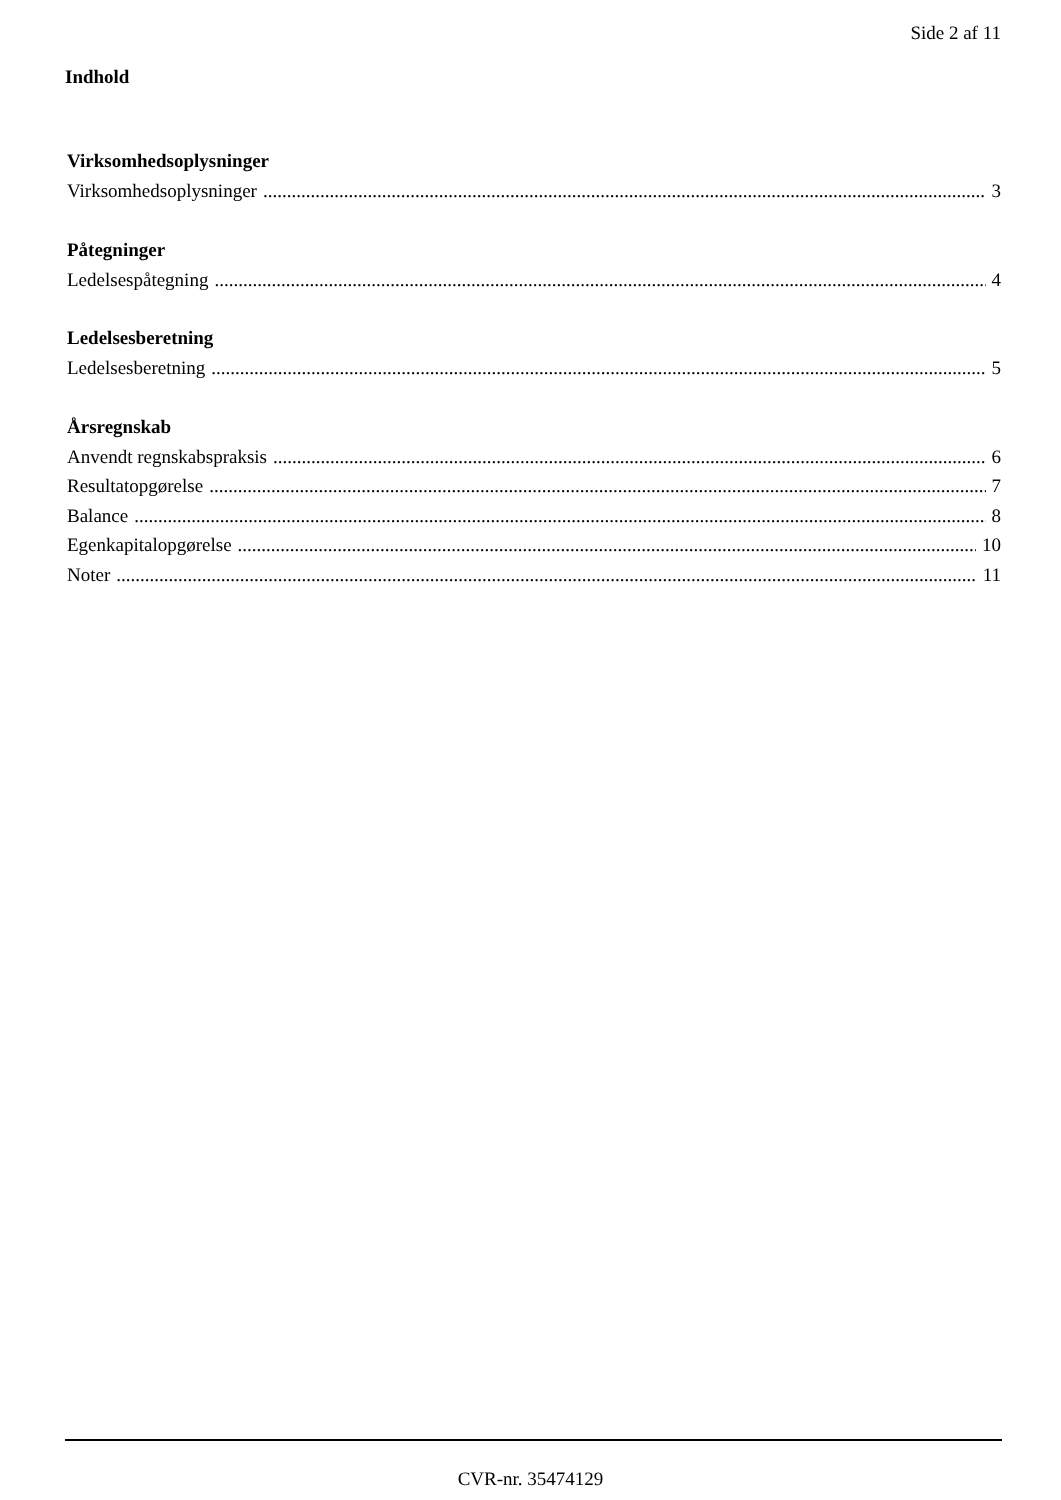Side 2 af 11
Indhold
Virksomhedsoplysninger
Virksomhedsoplysninger 3
Påtegninger
Ledelsespåtegning 4
Ledelsesberetning
Ledelsesberetning 5
Årsregnskab
Anvendt regnskabspraksis 6
Resultatopgørelse 7
Balance 8
Egenkapitalopgørelse 10
Noter 11
CVR-nr. 35474129